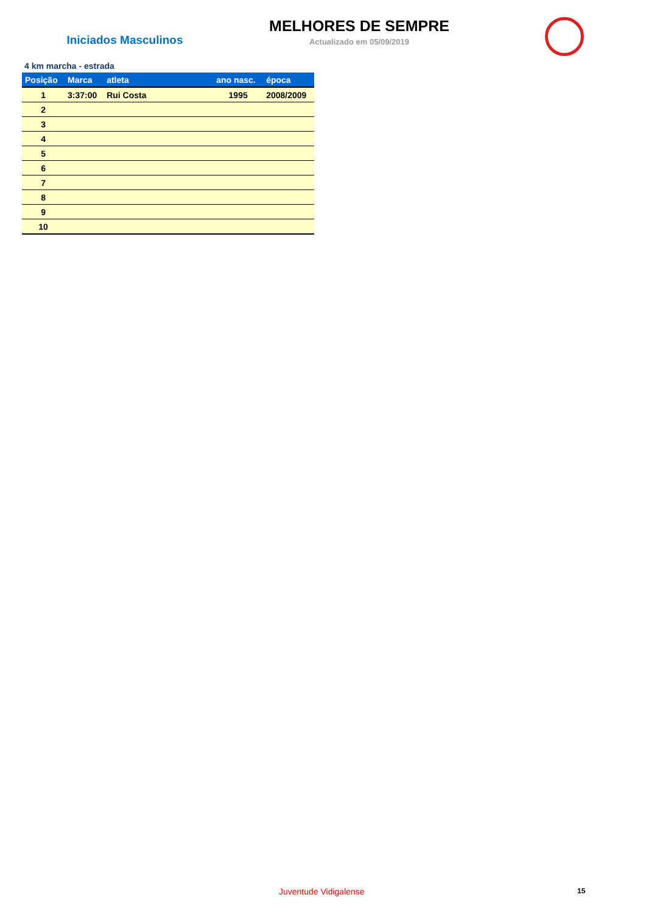Iniciados Masculinos
MELHORES DE SEMPRE
Actualizado em 05/09/2019
4 km marcha - estrada
| Posição | Marca | atleta | ano nasc. | época |
| --- | --- | --- | --- | --- |
| 1 | 3:37:00 | Rui Costa | 1995 | 2008/2009 |
| 2 | | | | |
| 3 | | | | |
| 4 | | | | |
| 5 | | | | |
| 6 | | | | |
| 7 | | | | |
| 8 | | | | |
| 9 | | | | |
| 10 | | | | |
Juventude Vidigalense 15